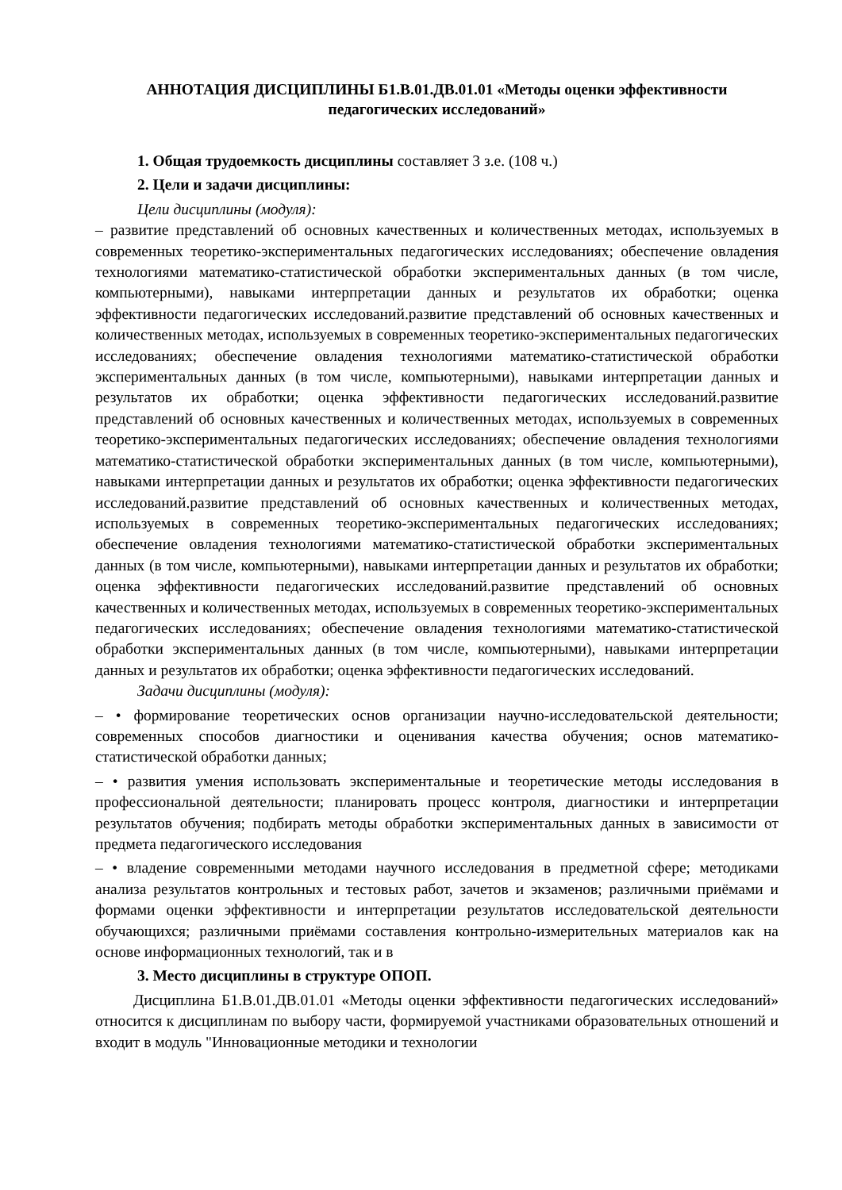АННОТАЦИЯ ДИСЦИПЛИНЫ Б1.В.01.ДВ.01.01 «Методы оценки эффективности педагогических исследований»
1. Общая трудоемкость дисциплины составляет 3 з.е. (108 ч.)
2. Цели и задачи дисциплины:
Цели дисциплины (модуля):
– развитие представлений об основных качественных и количественных методах, используемых в современных теоретико-экспериментальных педагогических исследованиях; обеспечение овладения технологиями математико-статистической обработки экспериментальных данных (в том числе, компьютерными), навыками интерпретации данных и результатов их обработки; оценка эффективности педагогических исследований.развитие представлений об основных качественных и количественных методах, используемых в современных теоретико-экспериментальных педагогических исследованиях; обеспечение овладения технологиями математико-статистической обработки экспериментальных данных (в том числе, компьютерными), навыками интерпретации данных и результатов их обработки; оценка эффективности педагогических исследований.развитие представлений об основных качественных и количественных методах, используемых в современных теоретико-экспериментальных педагогических исследованиях; обеспечение овладения технологиями математико-статистической обработки экспериментальных данных (в том числе, компьютерными), навыками интерпретации данных и результатов их обработки; оценка эффективности педагогических исследований.развитие представлений об основных качественных и количественных методах, используемых в современных теоретико-экспериментальных педагогических исследованиях; обеспечение овладения технологиями математико-статистической обработки экспериментальных данных (в том числе, компьютерными), навыками интерпретации данных и результатов их обработки; оценка эффективности педагогических исследований.развитие представлений об основных качественных и количественных методах, используемых в современных теоретико-экспериментальных педагогических исследованиях; обеспечение овладения технологиями математико-статистической обработки экспериментальных данных (в том числе, компьютерными), навыками интерпретации данных и результатов их обработки; оценка эффективности педагогических исследований.
Задачи дисциплины (модуля):
– • формирование теоретических основ организации научно-исследовательской деятельности; современных способов диагностики и оценивания качества обучения; основ математико-статистической обработки данных;
– • развития умения использовать экспериментальные и теоретические методы исследования в профессиональной деятельности; планировать процесс контроля, диагностики и интерпретации результатов обучения; подбирать методы обработки экспериментальных данных в зависимости от предмета педагогического исследования
– • владение современными методами научного исследования в предметной сфере; методиками анализа результатов контрольных и тестовых работ, зачетов и экзаменов; различными приёмами и формами оценки эффективности и интерпретации результатов исследовательской деятельности обучающихся; различными приёмами составления контрольно-измерительных материалов как на основе информационных технологий, так и в
3. Место дисциплины в структуре ОПОП.
Дисциплина Б1.В.01.ДВ.01.01 «Методы оценки эффективности педагогических исследований» относится к дисциплинам по выбору части, формируемой участниками образовательных отношений и входит в модуль "Инновационные методики и технологии